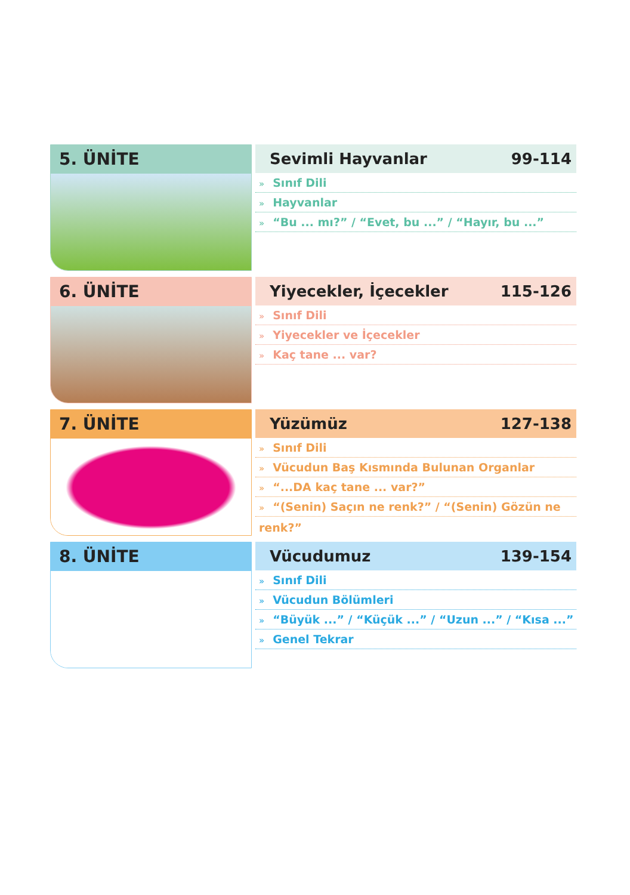5. ÜNİTE
Sevimli Hayvanlar 99-114
» Sınıf Dili
» Hayvanlar
» “Bu ... mı?” / “Evet, bu ...” / “Hayır, bu ...”
6. ÜNİTE
Yiyecekler, İçecekler 115-126
» Sınıf Dili
» Yiyecekler ve İçecekler
» Kaç tane ... var?
7. ÜNİTE
Yüzümüz 127-138
» Sınıf Dili
» Vücudun Baş Kısmında Bulunan Organlar
» “...DA kaç tane ... var?”
» “(Senin) Saçın ne renk?” / “(Senin) Gözün ne renk?”
8. ÜNİTE
Vücudumuz 139-154
» Sınıf Dili
» Vücudun Bölümleri
» “Büyük ...” / “Küçük ...” / “Uzun ...” / “Kısa ...”
» Genel Tekrar